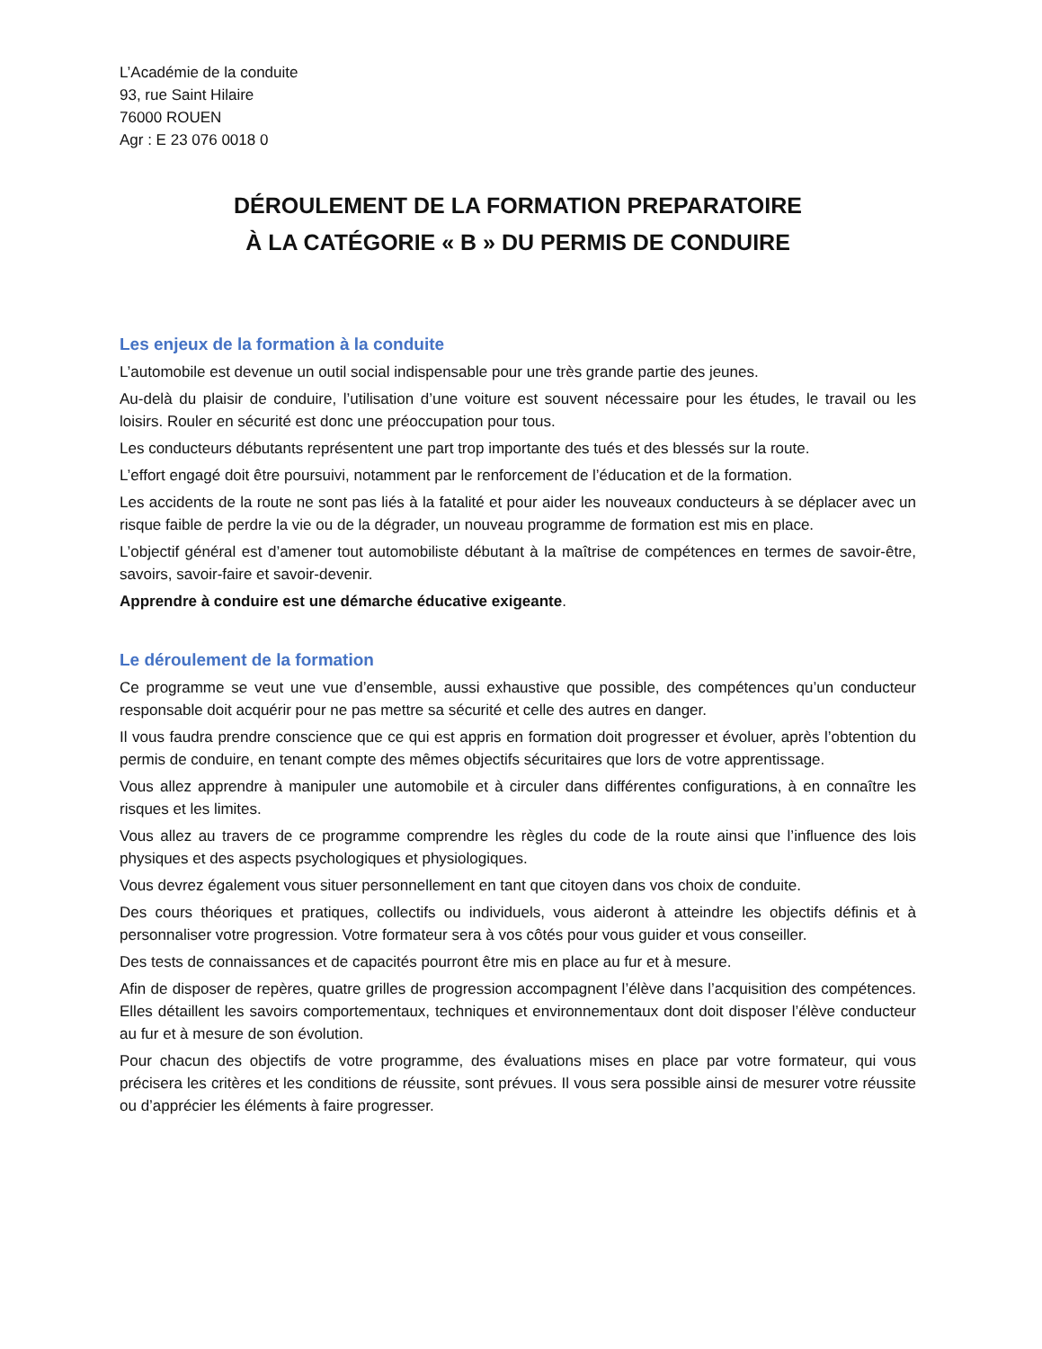L’Académie de la conduite
93, rue Saint Hilaire
76000 ROUEN
Agr : E 23 076 0018 0
DÉROULEMENT DE LA FORMATION PREPARATOIRE
À LA CATÉGORIE « B » DU PERMIS DE CONDUIRE
Les enjeux de la formation à la conduite
L’automobile est devenue un outil social indispensable pour une très grande partie des jeunes.
Au-delà du plaisir de conduire, l’utilisation d’une voiture est souvent nécessaire pour les études, le travail ou les loisirs. Rouler en sécurité est donc une préoccupation pour tous.
Les conducteurs débutants représentent une part trop importante des tués et des blessés sur la route.
L’effort engagé doit être poursuivi, notamment par le renforcement de l’éducation et de la formation.
Les accidents de la route ne sont pas liés à la fatalité et pour aider les nouveaux conducteurs à se déplacer avec un risque faible de perdre la vie ou de la dégrader, un nouveau programme de formation est mis en place.
L’objectif général est d’amener tout automobiliste débutant à la maîtrise de compétences en termes de savoir-être, savoirs, savoir-faire et savoir-devenir.
Apprendre à conduire est une démarche éducative exigeante.
Le déroulement de la formation
Ce programme se veut une vue d’ensemble, aussi exhaustive que possible, des compétences qu’un conducteur responsable doit acquérir pour ne pas mettre sa sécurité et celle des autres en danger.
Il vous faudra prendre conscience que ce qui est appris en formation doit progresser et évoluer, après l’obtention du permis de conduire, en tenant compte des mêmes objectifs sécuritaires que lors de votre apprentissage.
Vous allez apprendre à manipuler une automobile et à circuler dans différentes configurations, à en connaître les risques et les limites.
Vous allez au travers de ce programme comprendre les règles du code de la route ainsi que l’influence des lois physiques et des aspects psychologiques et physiologiques.
Vous devrez également vous situer personnellement en tant que citoyen dans vos choix de conduite.
Des cours théoriques et pratiques, collectifs ou individuels, vous aideront à atteindre les objectifs définis et à personnaliser votre progression. Votre formateur sera à vos côtés pour vous guider et vous conseiller.
Des tests de connaissances et de capacités pourront être mis en place au fur et à mesure.
Afin de disposer de repères, quatre grilles de progression accompagnent l’élève dans l’acquisition des compétences. Elles détaillent les savoirs comportementaux, techniques et environnementaux dont doit disposer l’élève conducteur au fur et à mesure de son évolution.
Pour chacun des objectifs de votre programme, des évaluations mises en place par votre formateur, qui vous précisera les critères et les conditions de réussite, sont prévues. Il vous sera possible ainsi de mesurer votre réussite ou d’apprécier les éléments à faire progresser.